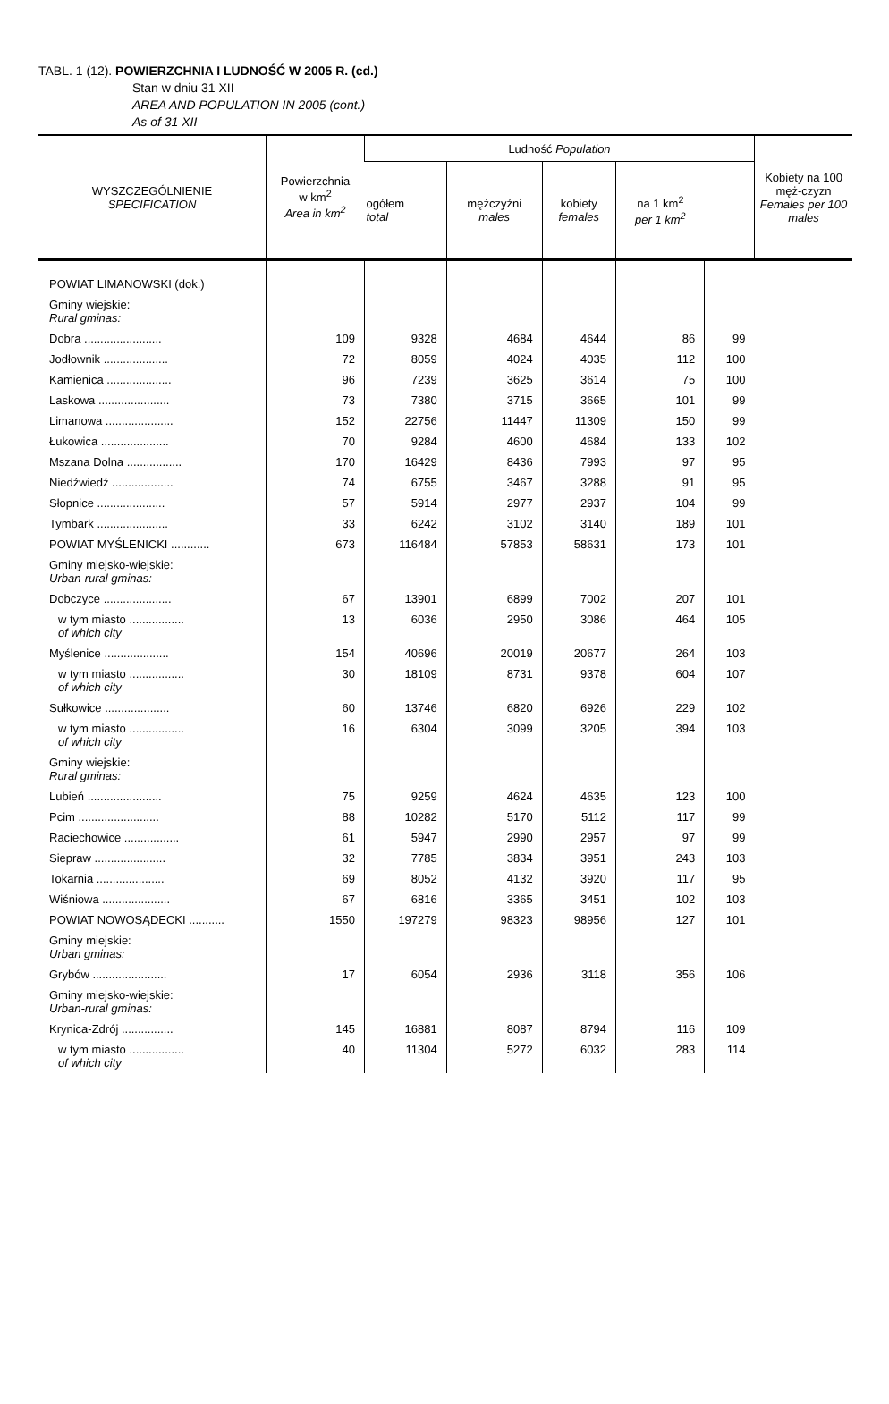TABL. 1 (12). POWIERZCHNIA I LUDNOŚĆ W 2005 R. (cd.)
Stan w dniu 31 XII
AREA AND POPULATION IN 2005 (cont.)
As of 31 XII
| WYSZCZEGÓLNIENIE SPECIFICATION | Powierzchnia w km<sup>2</sup> Area in km<sup>2</sup> | Ludność Population | | | | | Kobiety na 100 męż-czyzn Females per 100 males |
| --- | --- | --- | --- | --- | --- | --- | --- |
| | | ogółem total | mężczyźni males | kobiety females | na 1 km<sup>2</sup> per 1 km<sup>2</sup> | | |
| POWIAT LIMANOWSKI (dok.) | | | | | | | |
| Gminy wiejskie: Rural gminas: | | | | | | | |
| Dobra ........................ | 109 | 9328 | 4684 | 4644 | 86 | 99 | |
| Jodłownik .................... | 72 | 8059 | 4024 | 4035 | 112 | 100 | |
| Kamienica .................... | 96 | 7239 | 3625 | 3614 | 75 | 100 | |
| Laskowa ...................... | 73 | 7380 | 3715 | 3665 | 101 | 99 | |
| Limanowa ..................... | 152 | 22756 | 11447 | 11309 | 150 | 99 | |
| Łukowica ..................... | 70 | 9284 | 4600 | 4684 | 133 | 102 | |
| Mszana Dolna ................. | 170 | 16429 | 8436 | 7993 | 97 | 95 | |
| Niedźwiedź ................... | 74 | 6755 | 3467 | 3288 | 91 | 95 | |
| Słopnice ..................... | 57 | 5914 | 2977 | 2937 | 104 | 99 | |
| Tymbark ...................... | 33 | 6242 | 3102 | 3140 | 189 | 101 | |
| POWIAT MYŚLENICKI ............ | 673 | 116484 | 57853 | 58631 | 173 | 101 | |
| Gminy miejsko-wiejskie: Urban-rural gminas: | | | | | | | |
| Dobczyce ..................... | 67 | 13901 | 6899 | 7002 | 207 | 101 | |
| w tym miasto ................. of which city | 13 | 6036 | 2950 | 3086 | 464 | 105 | |
| Myślenice .................... | 154 | 40696 | 20019 | 20677 | 264 | 103 | |
| w tym miasto ................. of which city | 30 | 18109 | 8731 | 9378 | 604 | 107 | |
| Sułkowice .................... | 60 | 13746 | 6820 | 6926 | 229 | 102 | |
| w tym miasto ................. of which city | 16 | 6304 | 3099 | 3205 | 394 | 103 | |
| Gminy wiejskie: Rural gminas: | | | | | | | |
| Lubień ....................... | 75 | 9259 | 4624 | 4635 | 123 | 100 | |
| Pcim ......................... | 88 | 10282 | 5170 | 5112 | 117 | 99 | |
| Raciechowice ................. | 61 | 5947 | 2990 | 2957 | 97 | 99 | |
| Siepraw ...................... | 32 | 7785 | 3834 | 3951 | 243 | 103 | |
| Tokarnia ..................... | 69 | 8052 | 4132 | 3920 | 117 | 95 | |
| Wiśniowa ..................... | 67 | 6816 | 3365 | 3451 | 102 | 103 | |
| POWIAT NOWOSĄDECKI ........... | 1550 | 197279 | 98323 | 98956 | 127 | 101 | |
| Gminy miejskie: Urban gminas: | | | | | | | |
| Grybów ....................... | 17 | 6054 | 2936 | 3118 | 356 | 106 | |
| Gminy miejsko-wiejskie: Urban-rural gminas: | | | | | | | |
| Krynica-Zdrój ................ | 145 | 16881 | 8087 | 8794 | 116 | 109 | |
| w tym miasto ................. of which city | 40 | 11304 | 5272 | 6032 | 283 | 114 | |